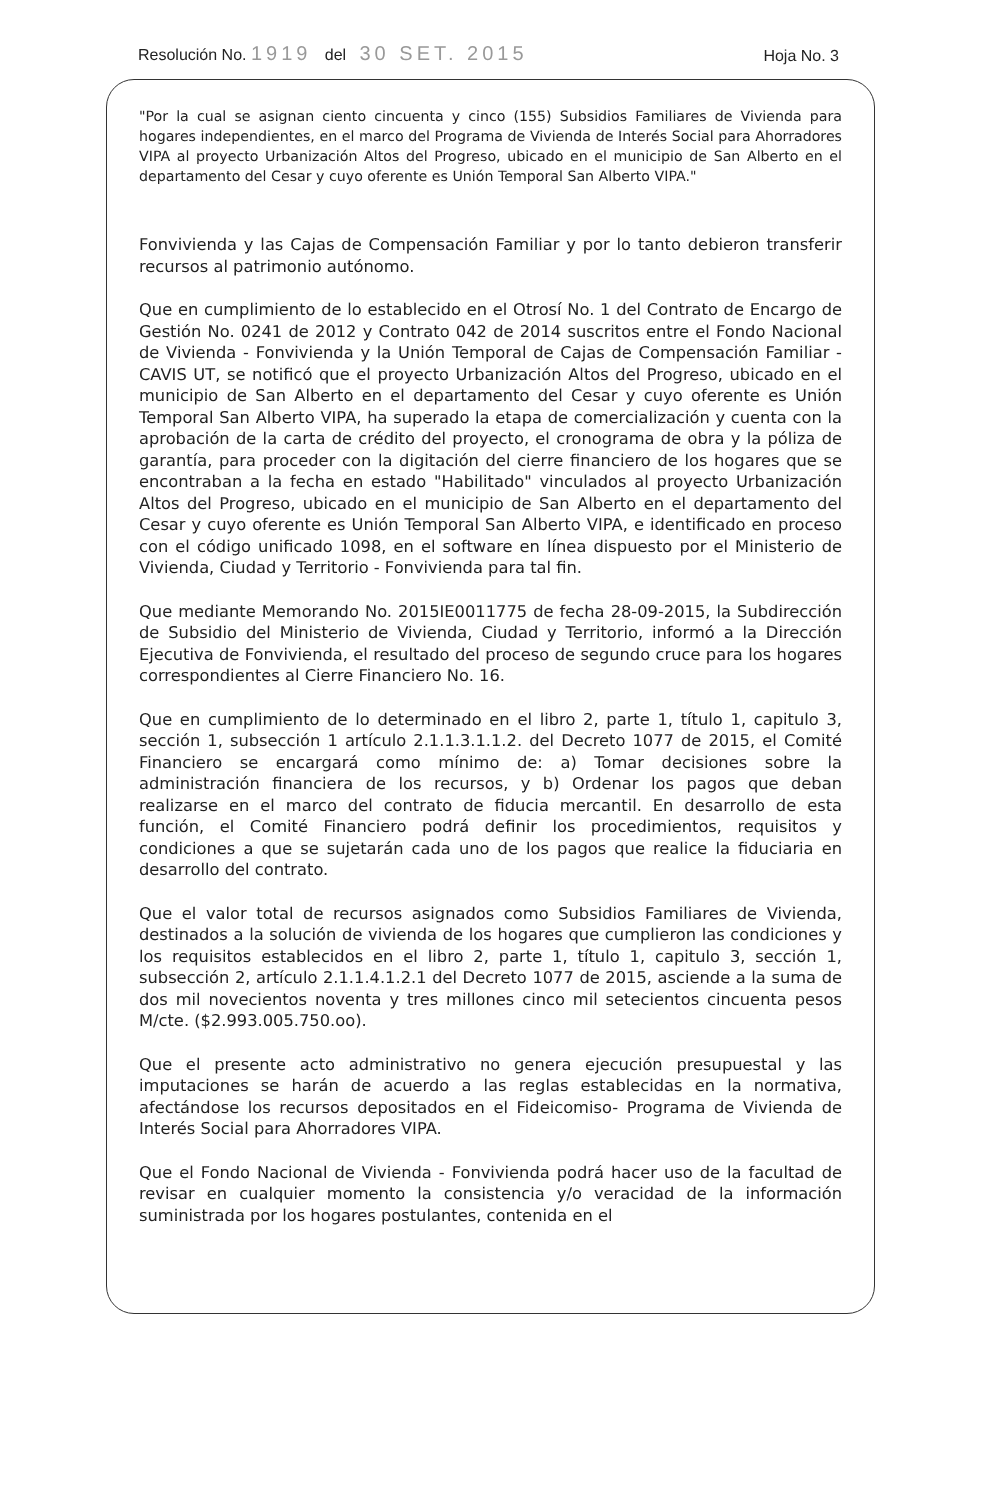Resolución No. 1919 del 30 SET. 2015 Hoja No. 3
"Por la cual se asignan ciento cincuenta y cinco (155) Subsidios Familiares de Vivienda para hogares independientes, en el marco del Programa de Vivienda de Interés Social para Ahorradores VIPA al proyecto Urbanización Altos del Progreso, ubicado en el municipio de San Alberto en el departamento del Cesar y cuyo oferente es Unión Temporal San Alberto VIPA."
Fonvivienda y las Cajas de Compensación Familiar y por lo tanto debieron transferir recursos al patrimonio autónomo.
Que en cumplimiento de lo establecido en el Otrosí No. 1 del Contrato de Encargo de Gestión No. 0241 de 2012 y Contrato 042 de 2014 suscritos entre el Fondo Nacional de Vivienda - Fonvivienda y la Unión Temporal de Cajas de Compensación Familiar - CAVIS UT, se notificó que el proyecto Urbanización Altos del Progreso, ubicado en el municipio de San Alberto en el departamento del Cesar y cuyo oferente es Unión Temporal San Alberto VIPA, ha superado la etapa de comercialización y cuenta con la aprobación de la carta de crédito del proyecto, el cronograma de obra y la póliza de garantía, para proceder con la digitación del cierre financiero de los hogares que se encontraban a la fecha en estado "Habilitado" vinculados al proyecto Urbanización Altos del Progreso, ubicado en el municipio de San Alberto en el departamento del Cesar y cuyo oferente es Unión Temporal San Alberto VIPA, e identificado en proceso con el código unificado 1098, en el software en línea dispuesto por el Ministerio de Vivienda, Ciudad y Territorio - Fonvivienda para tal fin.
Que mediante Memorando No. 2015IE0011775 de fecha 28-09-2015, la Subdirección de Subsidio del Ministerio de Vivienda, Ciudad y Territorio, informó a la Dirección Ejecutiva de Fonvivienda, el resultado del proceso de segundo cruce para los hogares correspondientes al Cierre Financiero No. 16.
Que en cumplimiento de lo determinado en el libro 2, parte 1, título 1, capitulo 3, sección 1, subsección 1 artículo 2.1.1.3.1.1.2. del Decreto 1077 de 2015, el Comité Financiero se encargará como mínimo de: a) Tomar decisiones sobre la administración financiera de los recursos, y b) Ordenar los pagos que deban realizarse en el marco del contrato de fiducia mercantil. En desarrollo de esta función, el Comité Financiero podrá definir los procedimientos, requisitos y condiciones a que se sujetarán cada uno de los pagos que realice la fiduciaria en desarrollo del contrato.
Que el valor total de recursos asignados como Subsidios Familiares de Vivienda, destinados a la solución de vivienda de los hogares que cumplieron las condiciones y los requisitos establecidos en el libro 2, parte 1, título 1, capitulo 3, sección 1, subsección 2, artículo 2.1.1.4.1.2.1 del Decreto 1077 de 2015, asciende a la suma de dos mil novecientos noventa y tres millones cinco mil setecientos cincuenta pesos M/cte. ($2.993.005.750.oo).
Que el presente acto administrativo no genera ejecución presupuestal y las imputaciones se harán de acuerdo a las reglas establecidas en la normativa, afectándose los recursos depositados en el Fideicomiso- Programa de Vivienda de Interés Social para Ahorradores VIPA.
Que el Fondo Nacional de Vivienda - Fonvivienda podrá hacer uso de la facultad de revisar en cualquier momento la consistencia y/o veracidad de la información suministrada por los hogares postulantes, contenida en el